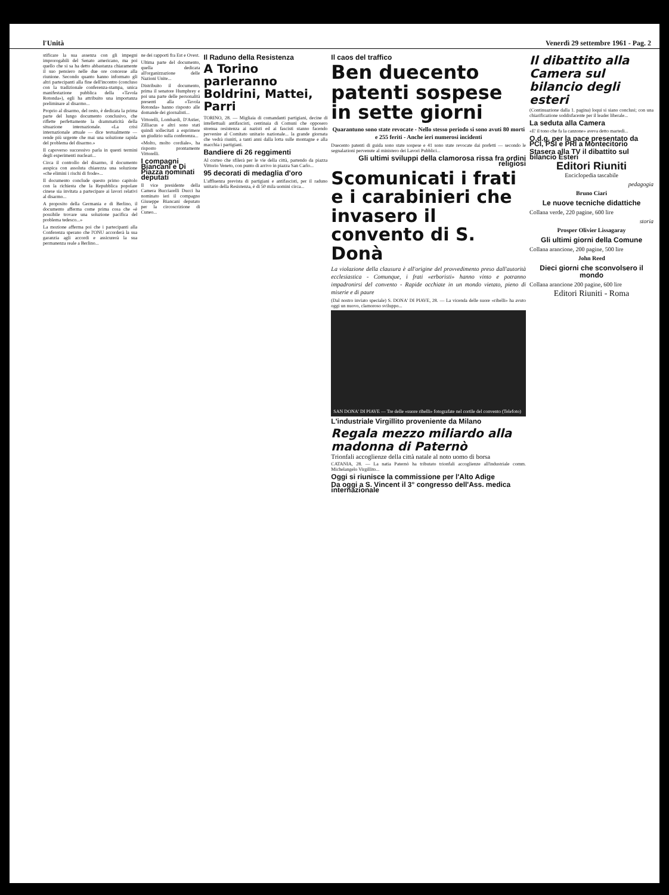l'Unità Venerdì 29 settembre 1961 - Pag. 2
stificare la sua assenza con gli impegni improrogabili del Senato americano, ma poi quello che si sa ha detto abbastanza chiaramente il suo pensiero nelle due ore concesse alla riunione. Secondo quanto hanno informato gli altri partecipanti alla fine dell'incontro (concluso con la tradizionale conferenza-stampa, unica manifestazione pubblica della «Tavola Rotonda»), egli ha attribuito una importanza preliminare al disarmo...
Proprio al disarmo, del resto, è dedicata la prima parte del lungo documento conclusivo, che riflette perfettamente la drammaticità della situazione internazionale. «La crisi internazionale attuale — dice testualmente — rende più urgente che mai una soluzione rapida del problema del disarmo.»
Il capoverso successivo parla in questi termini degli esperimenti nucleari...
Circa il controllo del disarmo, il documento auspica con assoluta chiarezza una soluzione «che elimini i rischi di frode»...
Il documento conclude questo primo capitolo con la richiesta che la Repubblica popolare cinese sia invitata a partecipare ai lavori relativi al disarmo...
A proposito della Germania e di Berlino, il documento afferma come prima cosa che «è possibile trovare una soluzione pacifica del problema tedesco...»
La mozione afferma poi che i partecipanti alla Conferenza sperano che l'ONU accorderà la sua garanzia agli accordi e assicurerà la sua permanenza reale a Berlino...
ne dei rapporti fra Est e Ovest.
Ultima parte del documento, quella dedicata all'organizzazione delle Nazioni Unite...
Distribuito il documento, prima il senatore Humphrey e poi una parte delle personalità presenti alla «Tavola Rotonda» hanno risposto alle domande dei giornalisti...
Vittorelli, Lombardi, D'Astier, Zilliacus e altri sono stati quindi sollecitati a esprimere un giudizio sulla conferenza...
«Molto, molto cordiale», ha risposto prontamente Vittorelli.
I compagni Biancani e Di Piazza nominati deputati
Il vice presidente della Camera Bucciarelli Ducci ha nominato ieri il compagno Giuseppe Biancani deputato per la circoscrizione di Cuneo...
Il Raduno della Resistenza
A Torino parleranno Boldrini, Mattei, Parri
TORINO, 28. — Migliaia di comandanti partigiani, decine di intellettuali antifascisti, centinaia di Comuni che opposero strenua resistenza ai nazisti ed ai fascisti stanno facendo pervenire al Comitato unitario nazionale... la grande giornata che vedrà riuniti, a tanti anni dalla lotta sulle montagne e alla macchia i partigiani.
Bandiere di 26 reggimenti
Al corteo che sfilerà per le vie della città, partendo da piazza Vittorio Veneto, con punto di arrivo in piazza San Carlo...
95 decorati di medaglia d'oro
L'affluenza prevista di partigiani e antifascisti, per il raduno unitario della Resistenza, è di 50 mila uomini circa...
Il caos del traffico
Ben duecento patenti sospese in sette giorni
Quarantuno sono state revocate - Nello stesso periodo si sono avuti 80 morti e 255 feriti - Anche ieri numerosi incidenti
Duecento patenti di guida sono state sospese e 41 sono state revocate dai prefetti — secondo le segnalazioni pervenute al ministero dei Lavori Pubblici...
Gli ultimi sviluppi della clamorosa rissa fra ordini religiosi
Scomunicati i frati e i carabinieri che invasero il convento di S. Donà
La violazione della clausura è all'origine del provvedimento preso dall'autorità ecclesiastica - Comunque, i frati «erboristi» hanno vinto e potranno impadronirsi del convento - Rapide occhiate in un mondo vietato, pieno di miserie e di paure
(Dal nostro inviato speciale) S. DONA' DI PIAVE, 28. — La vicenda delle suore «ribelli» ha avuto oggi un nuovo, clamoroso sviluppo...
SAN DONA' DI PIAVE — Tre delle «suore ribelli» fotografate nel cortile del convento (Telefoto)
L'industriale Virgillito proveniente da Milano
Regala mezzo miliardo alla madonna di Paternò
Trionfali accoglienze della città natale al noto uomo di borsa
CATANIA, 28. — La natia Paternò ha tributato trionfali accoglienze all'industriale comm. Michelangelo Virgillito...
Oggi si riunisce la commissione per l'Alto Adige
Da oggi a S. Vincent il 3° congresso dell'Ass. medica internazionale
Il dibattito alla Camera sul bilancio degli esteri
(Continuazione dalla 1. pagina) loqui si siano conclusi; con una chiarificazione soddisfacente per il leader liberale...
La seduta alla Camera
«E' il tono che fa la canzone» aveva detto martedì...
O.d.g. per la pace presentato da PCI, PSI e PRI a Montecitorio
Stasera alla TV il dibattito sul bilancio Esteri
Editori Riuniti
Enciclopedia tascabile
pedagogia
Bruno Ciari
Le nuove tecniche didattiche
Collana verde, 220 pagine, 600 lire
storia
Prosper Olivier Lissagaray
Gli ultimi giorni della Comune
Collana arancione, 200 pagine, 500 lire
John Reed
Dieci giorni che sconvolsero il mondo
Collana arancione 200 pagine, 600 lire
Editori Riuniti - Roma